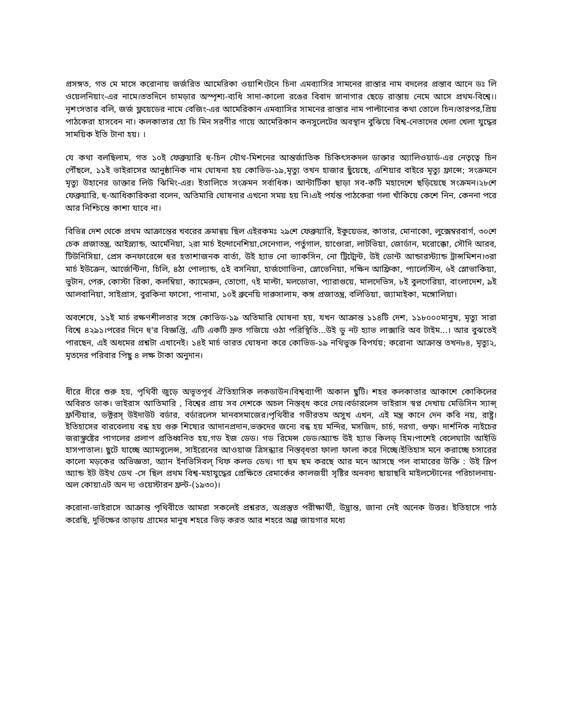প্রসঙ্গত, গত মে মাসে করোনায় জর্জরিত আমেরিকা ওয়াশিংটনে চিনা এমব্যাসির সামনের রাস্তার নাম বদলের প্রস্তাব আনে ডঃ লি ওয়েলনিয়াং-এর নামে।ততদিনে চামড়ার অস্পৃশ্য-ব্যধি সাদা-কালো রঙের বিবাদ স্নানাগার ছেড়ে রাস্তায় নেমে আসে প্রথম-বিশ্বে।।নৃশংসতার বলি, জর্জ ফ্লয়েডের নামে বেজিং-এর আমেরিকান এমব্যাসির সামনের রাস্তার নাম পাল্টানোর কথা তোলে চিন।তারপর,প্রিয় পাঠকেরা হাসবেন না। কলকাতার হো চি মিন সরণীর গায়ে আমেরিকান কনসুলেটের অবস্থান বুঝিয়ে বিশ্ব-নেতাদের খেলা খেলা যুদ্ধের সাময়িক ইতি টানা হয়। ।
যে কথা বলছিলাম, গত ১০ই ফেব্রুয়ারি হু-চিন যৌথ-মিশনের আন্তর্জাতিক চিকিৎসকদল ডাক্তার অ্যালিওয়ার্ড-এর নেতৃত্বে চিন পৌঁছলে, ১১ই ভাইরাসের আনুষ্ঠানিক নাম ঘোষনা হয় কোভিড-১৯,মৃত্যু তখন হাজার ছুঁয়েছে, এশিয়ার বাইরে মৃত্যু ফ্রান্সে; সংক্রমনে মৃত্যু উহানের ডাক্তার লিউ ঝিমিং-এর। ইতালিতে সংক্রমন সর্বাধিক। আন্টার্টিকা ছাড়া সব-কটি মহাদেশে ছড়িয়েছে সংক্রমন।২৮শে ফেব্রুয়ারি, হু-আধিকারিকরা বলেন, অতিমারি ঘোষনার এখনো সময় হয় নি।এই পর্যন্ত পাঠকেরা গলা খাঁকিয়ে কেশে নিন, কেননা পরে আর নিশ্চিন্তে কাশা যাবে না।
বিভিন্ন দেশ থেকে প্রথম আক্রান্তের খবরের ক্রমান্বয় ছিল এইরকমঃ ২৯শে ফেব্রুয়ারি, ইকুয়েডর, কাতার, মোনাকো, লুক্সেম্বরবার্গ, ৩০শে চেক প্রজাতন্ত্র, আইস্ল্যান্ড, আর্মেনিয়া, ২রা মার্চ ইন্দোনেশিয়া,সেনেগাল, পর্তুগাল, য়াণ্ডোরা, লাটভিয়া, জোর্ডান, মরোক্কো, সৌদি আরব, টিউনিসিয়া, প্রেস কনফারেন্সে হুর হতাশাজনক বার্তা, উই হ্যাভ নো ভ্যাকসিন, নো ট্রিট্মেন্ট, উই ডোন্ট আন্ডারস্ট্যান্ড ট্রান্সমিশন।৩রা মার্চ ইউক্রেন, আর্জেন্টিনা, চিলি, ৪ঠা পোল্যান্ড, ৫ই বসনিয়া, হার্জগোভিনা, স্লোভেনিয়া, দক্ষিন আফ্রিকা, প্যালেস্টিন, ৬ই স্লোভাকিয়া, ভুটান, পেরু, কোস্টা রিকা, কলম্বিয়া, ক্যামেরুন, তোগো, ৭ই মাল্টা, মলডোভা, প্যারাগুয়ে, মালদেভিস, ৮ই বুলগেরিয়া, বাংলাদেশ, ৯ই আলবানিয়া, সাইপ্রাস, বুরকিনা ফাসো, পানামা, ১০ই ব্রুনেয়ি দারুসালাম, কঙ্গ প্রজাতন্ত্র, বলিভিয়া, জ্যামাইকা, মঙ্গোলিয়া।
অবশেষে, ১১ই মার্চ রক্ষণশীলতার সঙ্গে কোভিড-১৯ অতিমারি ঘোষনা হয়, যখন আক্রান্ত ১১৪টি দেশ, ১১৮০০০মানুষ, মৃত্যু সারা বিশ্বে ৪২৯১।পরের দিনে হু'র বিজ্ঞপ্তি, এটি একটি দ্রুত গজিয়ে ওঠা পরিস্থিতি...উই ডু নট হ্যাভ লাক্সারি অব টাইম...। আর বুঝতেই পারছেন, এই অধমের প্রশ্নটা এখানেই। ১৪ই মার্চ ভারত ঘোষনা করে কোভিড-১৯ নথিভুক্ত বিপর্যয়; করোনা আক্রান্ত তখন৮৪, মৃত্যু২, মৃতদের পরিবার পিছু ৪ লক্ষ টাকা অনুদান।
ধীরে ধীরে শুরু হয়, পৃথিবী জুড়ে অভূতপূর্ব ঐতিহাসিক লকডাউন।বিশ্বব্যাপী অকাল ছুটি। শহর কলকাতার আকাশে কোকিলের অবিরত ডাক। ভাইরাস আতিমারি , বিশ্বের প্রায় সব দেশকে অচল নিস্তব্ধ করে দেয়।বর্ডারলেস ভাইরাস স্বপ্ন দেখায় মেডিসিন স্যান্স্ ফ্রন্টিয়ার, ডক্টরস্ উইদাউট বর্ডার, বর্ডারলেস মানবসমাজের।পৃথিবীর গভীরতম অসুখ এখন, এই মন্ত্র কানে দেন কবি নয়, রাষ্ট্র। ইতিহাসের বারবেলায় বন্ধ হয় গুরু শিষ্যের আদানপ্রদান,ভক্তদের জন্যে বন্ধ হয় মন্দির, মসজিদ, চার্চ, দরগা, গুম্ফ। দার্শনিক ন্যইচের জরাস্থ্রুষ্টের পাগলের প্রলাপ প্রতিধ্বনিত হয়,গড ইজ ডেড। গড রিমেন্স ডেড।অ্যান্ড উই হ্যাভ কিলড্ হিম।পাশেই বেলেঘাটা আইডি হাসপাতাল। ছুটে যাচ্ছে অ্যামবুলেন্স, সাইরেনের আওয়াজ ত্রিসন্ধ্যার নিস্তব্ধতা ফালা ফালা করে দিচ্ছে।ইতিহাস মনে করাচ্ছে চসারের কালো মড়কের অভিজ্ঞতা, অ্যান ইনভিসিবল্ থিফ কলড ডেথ। গা ছম ছম করছে আর মনে আসছে পল বামারের উক্তি : উই স্লিপ অ্যান্ড ইট উইথ ডেথ -সে ছিল প্রথম বিশ্ব-মহাযুদ্ধের প্রেক্ষিতে রেমার্কের কালজয়ী সৃষ্টির অনবদ্য ছায়াছবি মাইলস্টোনের পরিচালনায়-অল কোয়াএট অন দ্য ওয়েস্টারন ফ্রন্ট-(১৯৩০)।
করোনা-ভাইরাসে আক্রান্ত পৃথিবীতে আমরা সকলেই প্রশ্নরত, অপ্রস্তুত পরীক্ষার্থী, উদ্ভ্রান্ত, জানা নেই অনেক উত্তর। ইতিহাসে পাঠ করেছি, দুর্ভিক্ষের তাড়ায় গ্রামের মানুষ শহরে ভিড় করত আর শহরে অল্প জায়গার মধ্যে